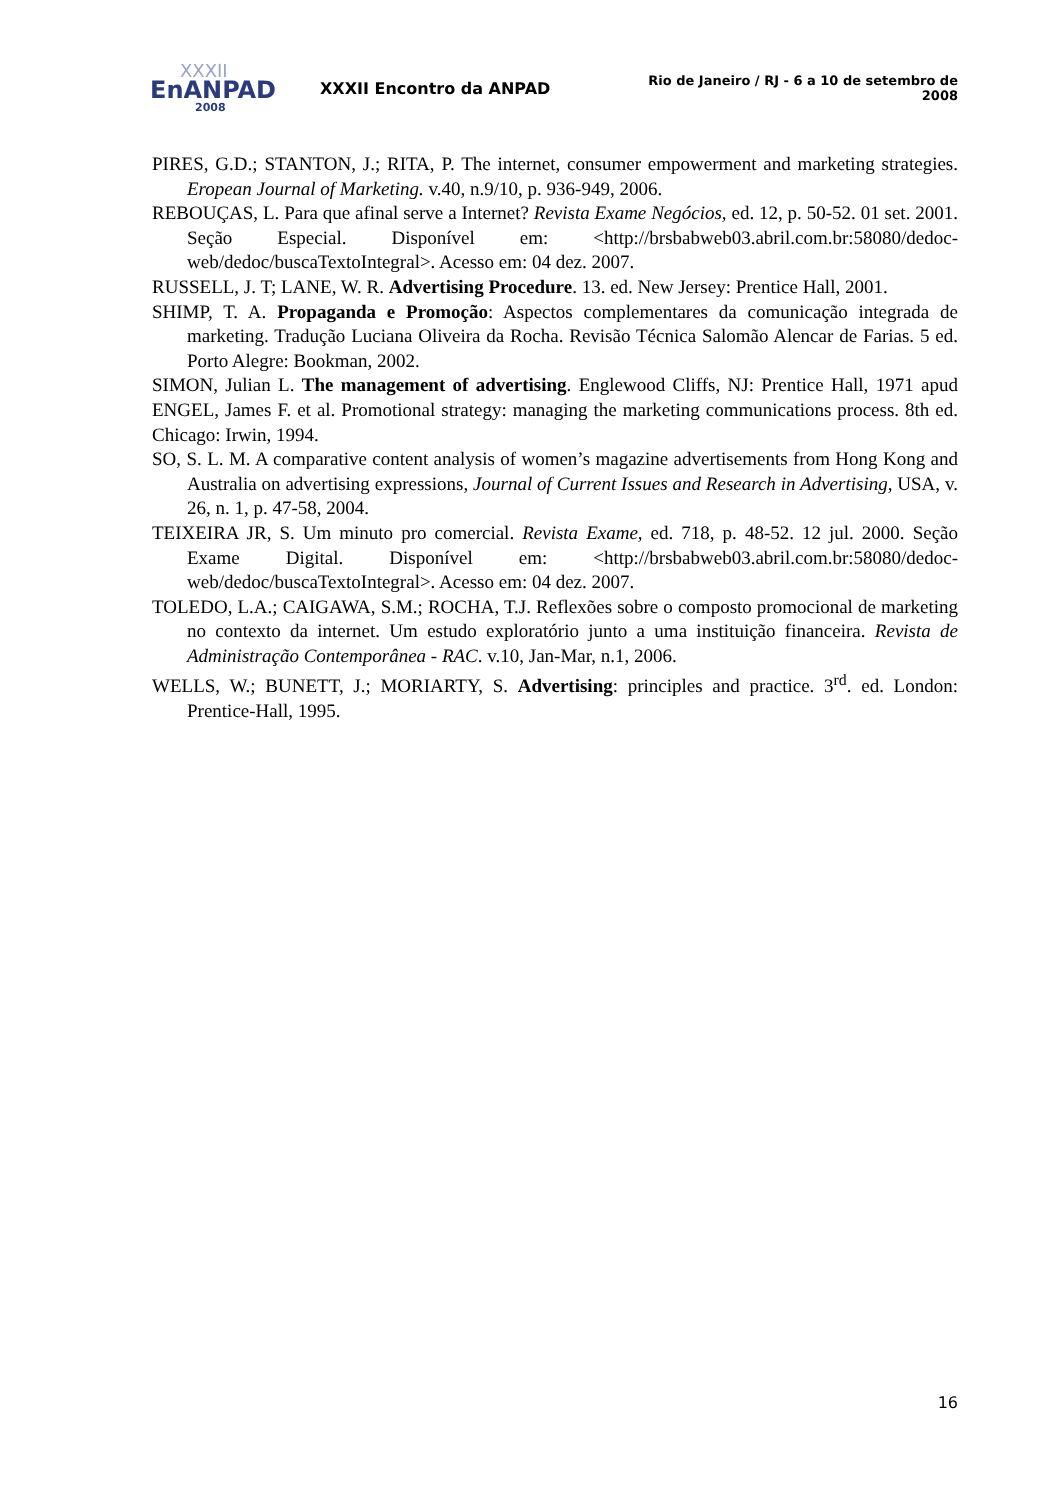XXXII
EnANPAD
2008
XXXII Encontro da ANPAD
Rio de Janeiro / RJ - 6 a 10 de setembro de 2008
PIRES, G.D.; STANTON, J.; RITA, P. The internet, consumer empowerment and marketing strategies. Eropean Journal of Marketing. v.40, n.9/10, p. 936-949, 2006.
REBOUÇAS, L. Para que afinal serve a Internet? Revista Exame Negócios, ed. 12, p. 50-52. 01 set. 2001. Seção Especial. Disponível em: <http://brsbabweb03.abril.com.br:58080/dedoc-web/dedoc/buscaTextoIntegral>. Acesso em: 04 dez. 2007.
RUSSELL, J. T; LANE, W. R. Advertising Procedure. 13. ed. New Jersey: Prentice Hall, 2001.
SHIMP, T. A. Propaganda e Promoção: Aspectos complementares da comunicação integrada de marketing. Tradução Luciana Oliveira da Rocha. Revisão Técnica Salomão Alencar de Farias. 5 ed. Porto Alegre: Bookman, 2002.
SIMON, Julian L. The management of advertising. Englewood Cliffs, NJ: Prentice Hall, 1971 apud ENGEL, James F. et al. Promotional strategy: managing the marketing communications process. 8th ed. Chicago: Irwin, 1994.
SO, S. L. M. A comparative content analysis of women’s magazine advertisements from Hong Kong and Australia on advertising expressions, Journal of Current Issues and Research in Advertising, USA, v. 26, n. 1, p. 47-58, 2004.
TEIXEIRA JR, S. Um minuto pro comercial. Revista Exame, ed. 718, p. 48-52. 12 jul. 2000. Seção Exame Digital. Disponível em: <http://brsbabweb03.abril.com.br:58080/dedoc-web/dedoc/buscaTextoIntegral>. Acesso em: 04 dez. 2007.
TOLEDO, L.A.; CAIGAWA, S.M.; ROCHA, T.J. Reflexões sobre o composto promocional de marketing no contexto da internet. Um estudo exploratório junto a uma instituição financeira. Revista de Administração Contemporânea - RAC. v.10, Jan-Mar, n.1, 2006.
WELLS, W.; BUNETT, J.; MORIARTY, S. Advertising: principles and practice. 3<sup>rd</sup>. ed. London: Prentice-Hall, 1995.
16